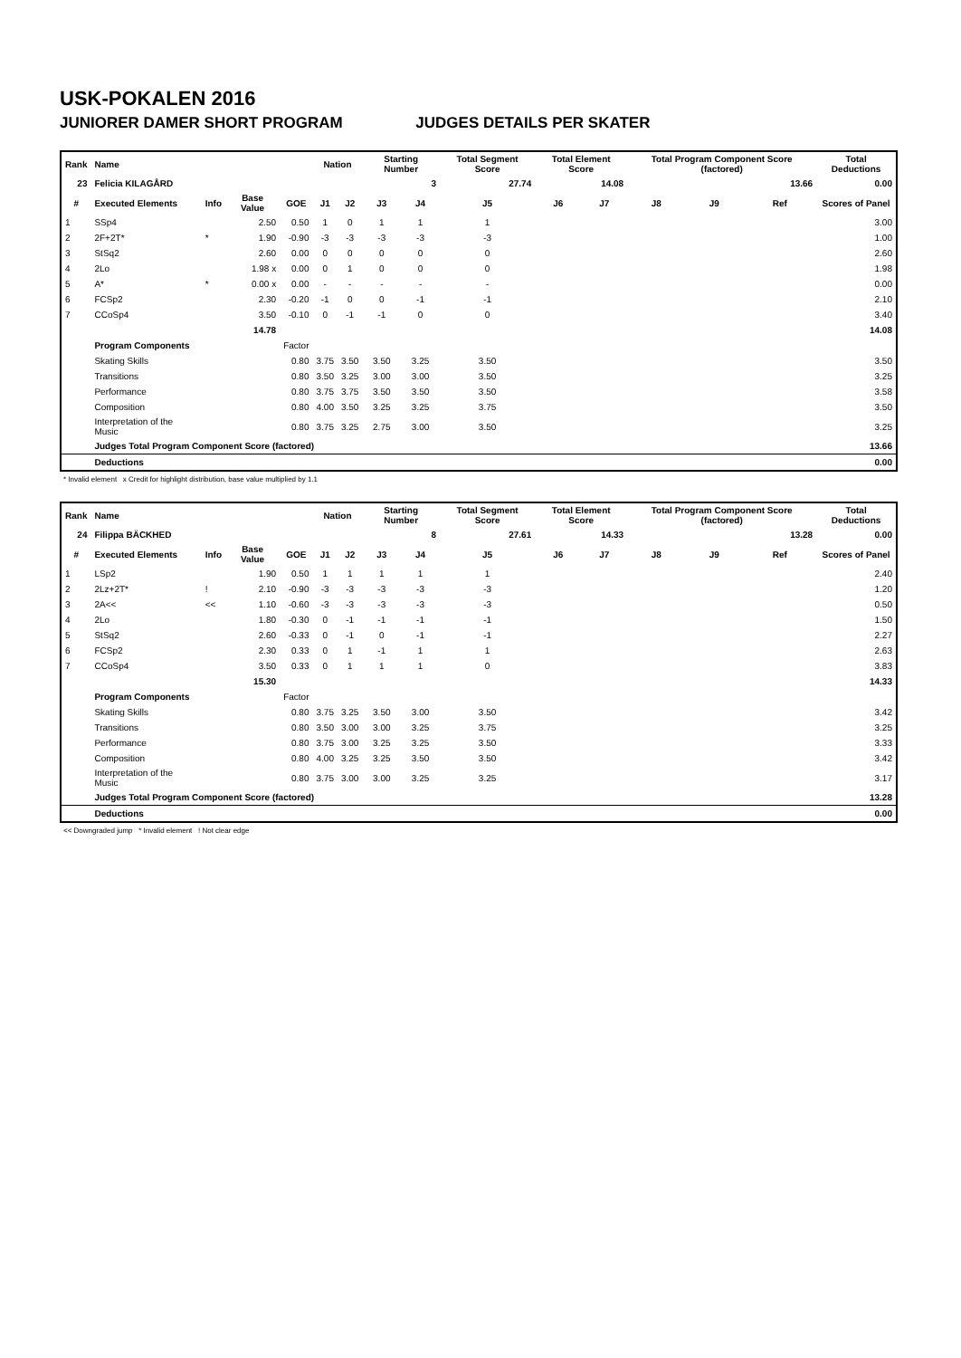USK-POKALEN 2016
JUNIORER DAMER SHORT PROGRAM JUDGES DETAILS PER SKATER
| Rank | Name | | | | Nation | | Starting Number | | Total Segment Score | Total Element Score | | Total Program Component Score (factored) | | | Total Deductions |
| --- | --- | --- | --- | --- | --- | --- | --- | --- | --- | --- | --- | --- | --- | --- | --- |
| 23 | Felicia KILAGÅRD | | | | | | 3 | | 27.74 | 14.08 | | 13.66 | | | 0.00 |
| # | Executed Elements | Info | Base Value | GOE | J1 | J2 | J3 | J4 | J5 | J6 | J7 | J8 | J9 | Ref | Scores of Panel |
| 1 | SSp4 | | 2.50 | 0.50 | 1 | 0 | 1 | 1 | 1 | | | | | | 3.00 |
| 2 | 2F+2T* | * | 1.90 | -0.90 | -3 | -3 | -3 | -3 | -3 | | | | | | 1.00 |
| 3 | StSq2 | | 2.60 | 0.00 | 0 | 0 | 0 | 0 | 0 | | | | | | 2.60 |
| 4 | 2Lo | | 1.98 x | 0.00 | 0 | 1 | 0 | 0 | 0 | | | | | | 1.98 |
| 5 | A* | * | 0.00 x | 0.00 | - | - | - | - | - | | | | | | 0.00 |
| 6 | FCSp2 | | 2.30 | -0.20 | -1 | 0 | 0 | -1 | -1 | | | | | | 2.10 |
| 7 | CCoSp4 | | 3.50 | -0.10 | 0 | -1 | -1 | 0 | 0 | | | | | | 3.40 |
| | | | 14.78 | | | | | | | | | | | | 14.08 |
| | Program Components | | | Factor | | | | | | | | | | | |
| | Skating Skills | | | 0.80 | 3.75 | 3.50 | 3.50 | 3.25 | 3.50 | | | | | | 3.50 |
| | Transitions | | | 0.80 | 3.50 | 3.25 | 3.00 | 3.00 | 3.50 | | | | | | 3.25 |
| | Performance | | | 0.80 | 3.75 | 3.75 | 3.50 | 3.50 | 3.50 | | | | | | 3.58 |
| | Composition | | | 0.80 | 4.00 | 3.50 | 3.25 | 3.25 | 3.75 | | | | | | 3.50 |
| | Interpretation of the Music | | | 0.80 | 3.75 | 3.25 | 2.75 | 3.00 | 3.50 | | | | | | 3.25 |
| | Judges Total Program Component Score (factored) | | | | | | | | | | | | | | 13.66 |
| | Deductions | | | | | | | | | | | | | | 0.00 |
* Invalid element x Credit for highlight distribution, base value multiplied by 1.1
| Rank | Name | | | | Nation | | Starting Number | | Total Segment Score | Total Element Score | | Total Program Component Score (factored) | | | Total Deductions |
| --- | --- | --- | --- | --- | --- | --- | --- | --- | --- | --- | --- | --- | --- | --- | --- |
| 24 | Filippa BÄCKHED | | | | | | 8 | | 27.61 | 14.33 | | 13.28 | | | 0.00 |
| # | Executed Elements | Info | Base Value | GOE | J1 | J2 | J3 | J4 | J5 | J6 | J7 | J8 | J9 | Ref | Scores of Panel |
| 1 | LSp2 | | 1.90 | 0.50 | 1 | 1 | 1 | 1 | 1 | | | | | | 2.40 |
| 2 | 2Lz+2T* | ! | 2.10 | -0.90 | -3 | -3 | -3 | -3 | -3 | | | | | | 1.20 |
| 3 | 2A<< | << | 1.10 | -0.60 | -3 | -3 | -3 | -3 | -3 | | | | | | 0.50 |
| 4 | 2Lo | | 1.80 | -0.30 | 0 | -1 | -1 | -1 | -1 | | | | | | 1.50 |
| 5 | StSq2 | | 2.60 | -0.33 | 0 | -1 | 0 | -1 | -1 | | | | | | 2.27 |
| 6 | FCSp2 | | 2.30 | 0.33 | 0 | 1 | -1 | 1 | 1 | | | | | | 2.63 |
| 7 | CCoSp4 | | 3.50 | 0.33 | 0 | 1 | 1 | 1 | 0 | | | | | | 3.83 |
| | | | 15.30 | | | | | | | | | | | | 14.33 |
| | Program Components | | | Factor | | | | | | | | | | | |
| | Skating Skills | | | 0.80 | 3.75 | 3.25 | 3.50 | 3.00 | 3.50 | | | | | | 3.42 |
| | Transitions | | | 0.80 | 3.50 | 3.00 | 3.00 | 3.25 | 3.75 | | | | | | 3.25 |
| | Performance | | | 0.80 | 3.75 | 3.00 | 3.25 | 3.25 | 3.50 | | | | | | 3.33 |
| | Composition | | | 0.80 | 4.00 | 3.25 | 3.25 | 3.50 | 3.50 | | | | | | 3.42 |
| | Interpretation of the Music | | | 0.80 | 3.75 | 3.00 | 3.00 | 3.25 | 3.25 | | | | | | 3.17 |
| | Judges Total Program Component Score (factored) | | | | | | | | | | | | | | 13.28 |
| | Deductions | | | | | | | | | | | | | | 0.00 |
<< Downgraded jump * Invalid element ! Not clear edge